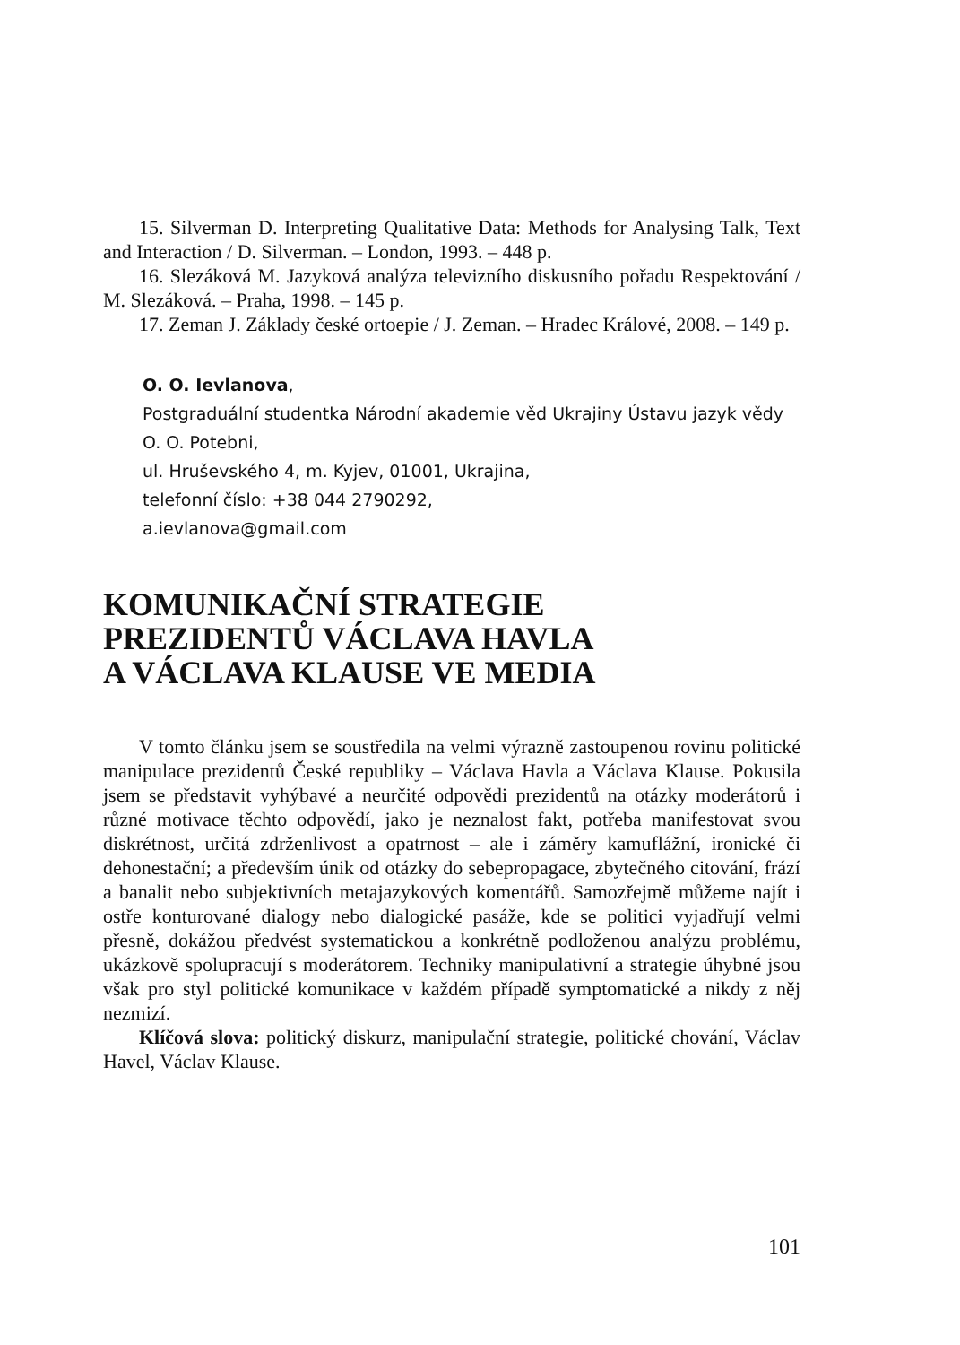15. Silverman D. Interpreting Qualitative Data: Methods for Analysing Talk, Text and Interaction / D. Silverman. – London, 1993. – 448 p.
16. Slezáková M. Jazyková analýza televizního diskusního pořadu Respektování / M. Slezáková. – Praha, 1998. – 145 p.
17. Zeman J. Základy české ortoepie / J. Zeman. – Hradec Králové, 2008. – 149 p.
O. O. Ievlanova,
Postgraduální studentka Národní akademie věd Ukrajiny Ústavu jazyk vědy O. O. Potebni,
ul. Hruševského 4, m. Kyjev, 01001, Ukrajina,
telefonní číslo: +38 044 2790292,
a.ievlanova@gmail.com
KOMUNIKAČNÍ STRATEGIE
PREZIDENTŮ VÁCLAVA HAVLA
A VÁCLAVA KLAUSE VE MEDIA
V tomto článku jsem se soustředila na velmi výrazně zastoupenou rovinu politické manipulace prezidentů České republiky – Václava Havla a Václava Klause. Pokusila jsem se představit vyhýbavé a neurčité odpovědi prezidentů na otázky moderátorů i různé motivace těchto odpovědí, jako je neznalost fakt, potřeba manifestovat svou diskrétnost, určitá zdrženlivost a opatrnost – ale i záměry kamuflážní, ironické či dehonestační; a především únik od otázky do sebepropagace, zbytečného citování, frází a banalit nebo subjektivních metajazykových komentářů. Samozřejmě můžeme najít i ostře konturované dialogy nebo dialogické pasáže, kde se politici vyjadřují velmi přesně, dokážou předvést systematickou a konkrétně podloženou analýzu problému, ukázkově spolupracují s moderátorem. Techniky manipulativní a strategie úhybné jsou však pro styl politické komunikace v každém případě symptomatické a nikdy z něj nezmizí.
Klíčová slova: politický diskurz, manipulační strategie, politické chování, Václav Havel, Václav Klause.
101